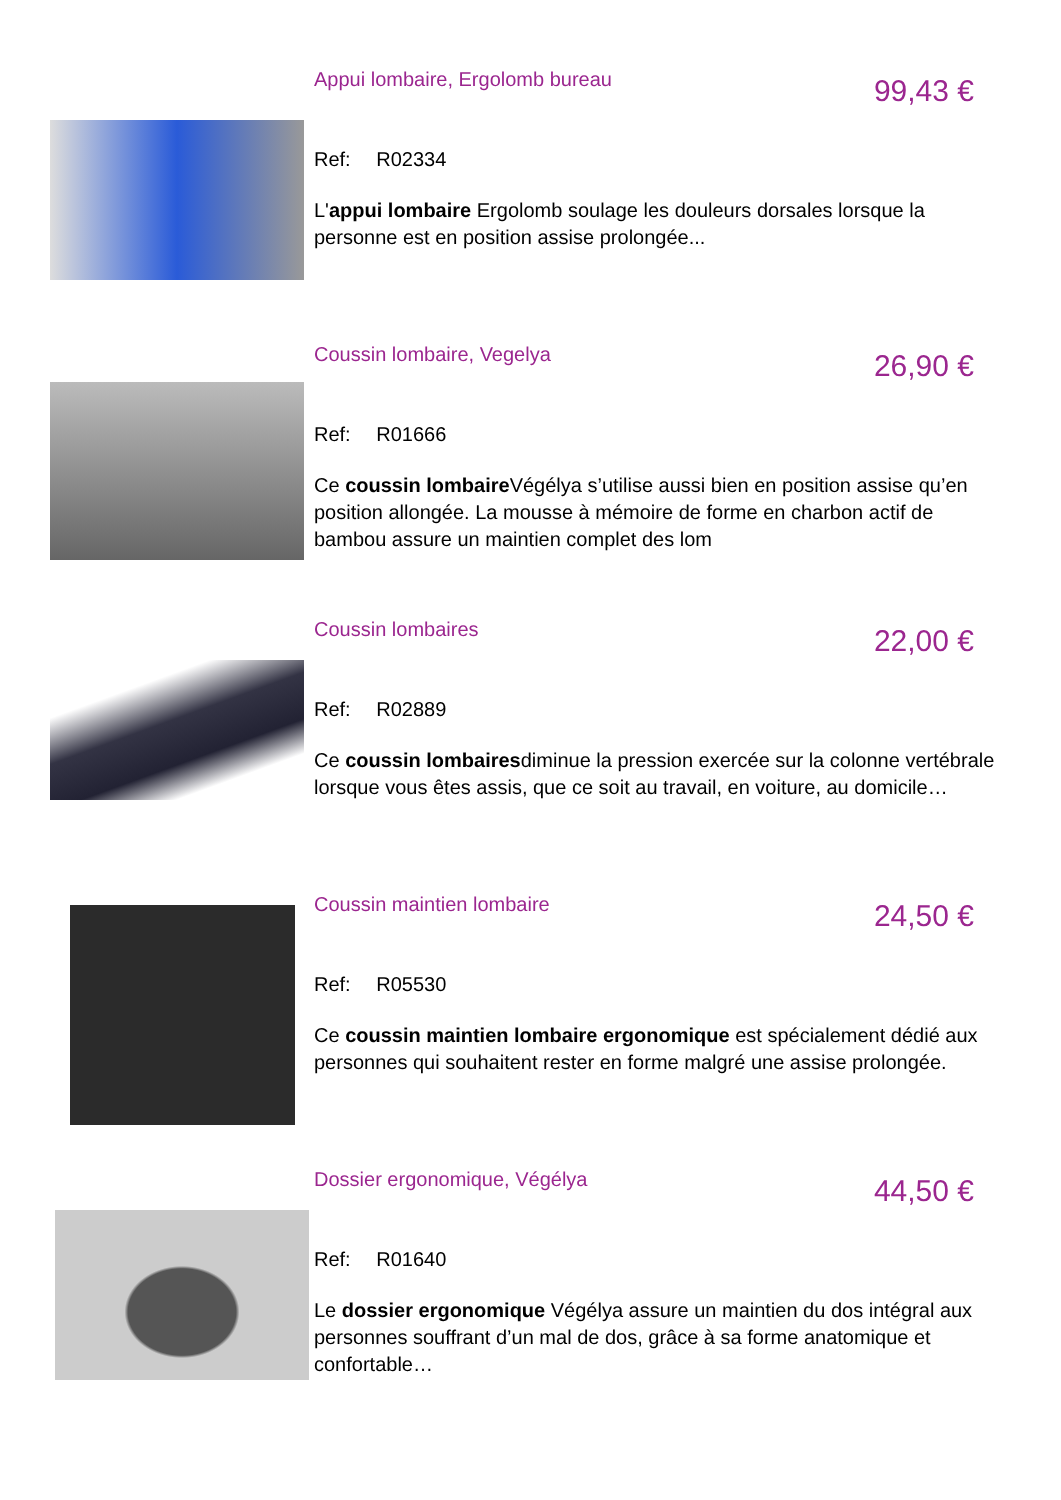Appui lombaire, Ergolomb bureau 99,43 €
Ref: R02334
L'appui lombaire Ergolomb soulage les douleurs dorsales lorsque la personne est en position assise prolongée...
Coussin lombaire, Vegelya 26,90 €
Ref: R01666
Ce coussin lombaire Végélya s’utilise aussi bien en position assise qu’en position allongée. La mousse à mémoire de forme en charbon actif de bambou assure un maintien complet des lom
Coussin lombaires 22,00 €
Ref: R02889
Ce coussin lombairesdiminue la pression exercée sur la colonne vertébrale lorsque vous êtes assis, que ce soit au travail, en voiture, au domicile…
Coussin maintien lombaire 24,50 €
Ref: R05530
Ce coussin maintien lombaire ergonomique est spécialement dédié aux personnes qui souhaitent rester en forme malgré une assise prolongée.
Dossier ergonomique, Végélya 44,50 €
Ref: R01640
Le dossier ergonomique Végélya assure un maintien du dos intégral aux personnes souffrant d’un mal de dos, grâce à sa forme anatomique et confortable…